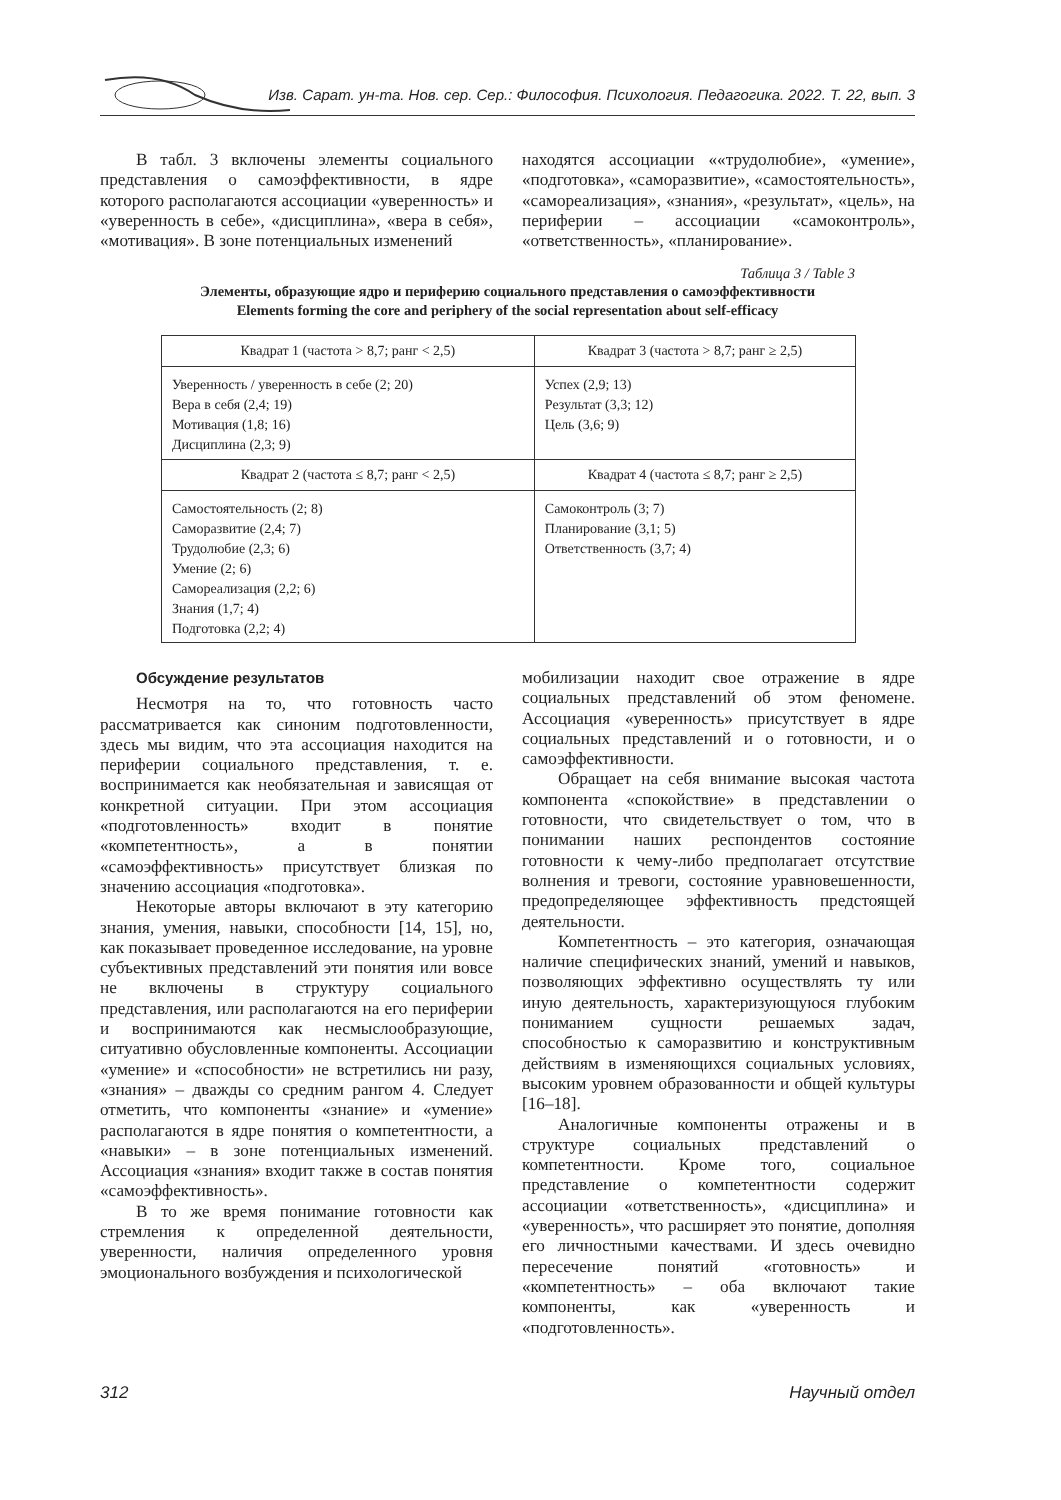Изв. Сарат. ун-та. Нов. сер. Сер.: Философия. Психология. Педагогика. 2022. Т. 22, вып. 3
В табл. 3 включены элементы социального представления о самоэффективности, в ядре которого располагаются ассоциации «уверенность» и «уверенность в себе», «дисциплина», «вера в себя», «мотивация». В зоне потенциальных изменений
находятся ассоциации ««трудолюбие», «умение», «подготовка», «саморазвитие», «самостоятельность», «самореализация», «знания», «результат», «цель», на периферии – ассоциации «самоконтроль», «ответственность», «планирование».
Таблица 3 / Table 3
Элементы, образующие ядро и периферию социального представления о самоэффективности
Elements forming the core and periphery of the social representation about self-efficacy
| Квадрат 1 (частота > 8,7; ранг < 2,5) | Квадрат 3 (частота > 8,7; ранг ≥ 2,5) |
| --- | --- |
| Уверенность / уверенность в себе (2; 20) Вера в себя (2,4; 19) Мотивация (1,8; 16) Дисциплина (2,3; 9) | Успех (2,9; 13) Результат (3,3; 12) Цель (3,6; 9) |
| Квадрат 2 (частота ≤ 8,7; ранг < 2,5) | Квадрат 4 (частота ≤ 8,7; ранг ≥ 2,5) |
| Самостоятельность (2; 8) Саморазвитие (2,4; 7) Трудолюбие (2,3; 6) Умение (2; 6) Самореализация (2,2; 6) Знания (1,7; 4) Подготовка (2,2; 4) | Самоконтроль (3; 7) Планирование (3,1; 5) Ответственность (3,7; 4) |
Обсуждение результатов
Несмотря на то, что готовность часто рассматривается как синоним подготовленности, здесь мы видим, что эта ассоциация находится на периферии социального представления, т. е. воспринимается как необязательная и зависящая от конкретной ситуации. При этом ассоциация «подготовленность» входит в понятие «компетентность», а в понятии «самоэффективность» присутствует близкая по значению ассоциация «подготовка».
Некоторые авторы включают в эту категорию знания, умения, навыки, способности [14, 15], но, как показывает проведенное исследование, на уровне субъективных представлений эти понятия или вовсе не включены в структуру социального представления, или располагаются на его периферии и воспринимаются как несмыслообразующие, ситуативно обусловленные компоненты. Ассоциации «умение» и «способности» не встретились ни разу, «знания» – дважды со средним рангом 4. Следует отметить, что компоненты «знание» и «умение» располагаются в ядре понятия о компетентности, а «навыки» – в зоне потенциальных изменений. Ассоциация «знания» входит также в состав понятия «самоэффективность».
В то же время понимание готовности как стремления к определенной деятельности, уверенности, наличия определенного уровня эмоционального возбуждения и психологической
мобилизации находит свое отражение в ядре социальных представлений об этом феномене. Ассоциация «уверенность» присутствует в ядре социальных представлений и о готовности, и о самоэффективности.
Обращает на себя внимание высокая частота компонента «спокойствие» в представлении о готовности, что свидетельствует о том, что в понимании наших респондентов состояние готовности к чему-либо предполагает отсутствие волнения и тревоги, состояние уравновешенности, предопределяющее эффективность предстоящей деятельности.
Компетентность – это категория, означающая наличие специфических знаний, умений и навыков, позволяющих эффективно осуществлять ту или иную деятельность, характеризующуюся глубоким пониманием сущности решаемых задач, способностью к саморазвитию и конструктивным действиям в изменяющихся социальных условиях, высоким уровнем образованности и общей культуры [16–18].
Аналогичные компоненты отражены и в структуре социальных представлений о компетентности. Кроме того, социальное представление о компетентности содержит ассоциации «ответственность», «дисциплина» и «уверенность», что расширяет это понятие, дополняя его личностными качествами. И здесь очевидно пересечение понятий «готовность» и «компетентность» – оба включают такие компоненты, как «уверенность и «подготовленность».
312 Научный отдел